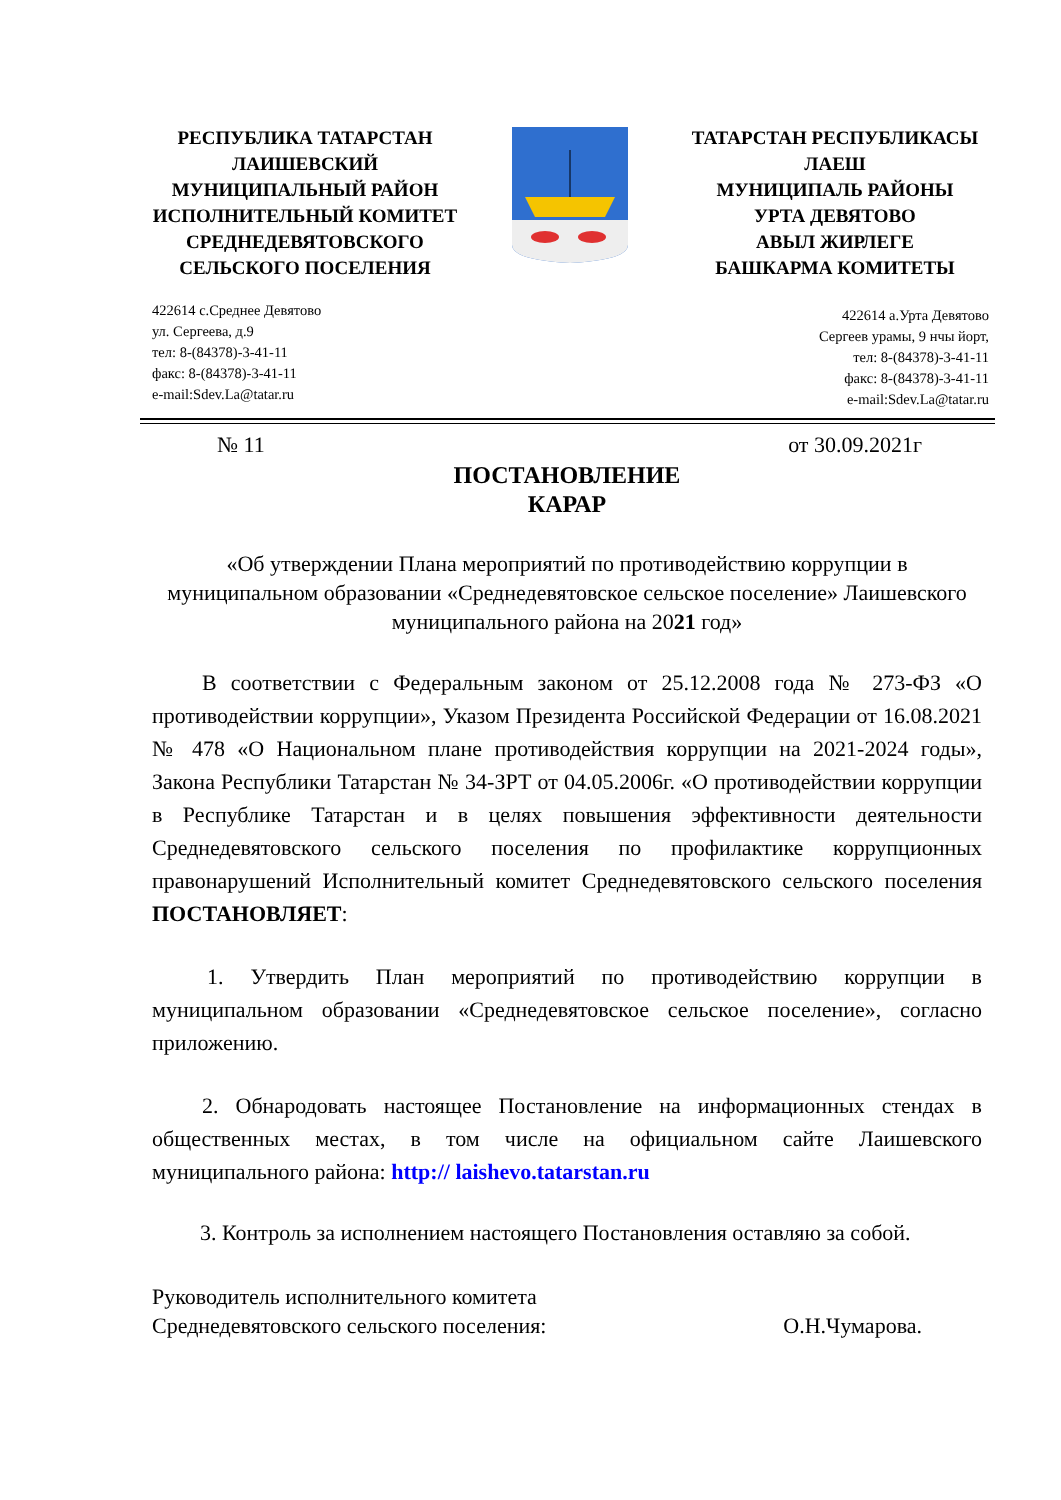РЕСПУБЛИКА ТАТАРСТАН
ЛАИШЕВСКИЙ
МУНИЦИПАЛЬНЫЙ РАЙОН
ИСПОЛНИТЕЛЬНЫЙ КОМИТЕТ
СРЕДНЕДЕВЯТОВСКОГО
СЕЛЬСКОГО ПОСЕЛЕНИЯ
ТАТАРСТАН РЕСПУБЛИКАСЫ
ЛАЕШ
МУНИЦИПАЛЬ РАЙОНЫ
УРТА ДЕВЯТОВО
АВЫЛ ЖИРЛЕГЕ
БАШКАРМА КОМИТЕТЫ
422614 с.Среднее Девятово
ул. Сергеева, д.9
тел: 8-(84378)-3-41-11
факс: 8-(84378)-3-41-11
e-mail:Sdev.La@tatar.ru
422614 а.Урта Девятово
Сергеев урамы, 9 нчы йорт,
тел: 8-(84378)-3-41-11
факс: 8-(84378)-3-41-11
e-mail:Sdev.La@tatar.ru
№ 11 от 30.09.2021г
ПОСТАНОВЛЕНИЕ
КАРАР
«Об утверждении Плана мероприятий по противодействию коррупции в муниципальном образовании «Среднедевятовское сельское поселение» Лаишевского муниципального района на 2021 год»
В соответствии с Федеральным законом от 25.12.2008 года № 273-ФЗ «О противодействии коррупции», Указом Президента Российской Федерации от 16.08.2021 № 478 «О Национальном плане противодействия коррупции на 2021-2024 годы», Закона Республики Татарстан № 34-ЗРТ от 04.05.2006г. «О противодействии коррупции в Республике Татарстан и в целях повышения эффективности деятельности Среднедевятовского сельского поселения по профилактике коррупционных правонарушений Исполнительный комитет Среднедевятовского сельского поселения ПОСТАНОВЛЯЕТ:
1. Утвердить План мероприятий по противодействию коррупции в муниципальном образовании «Среднедевятовское сельское поселение», согласно приложению.
2. Обнародовать настоящее Постановление на информационных стендах в общественных местах, в том числе на официальном сайте Лаишевского муниципального района: http:// laishevo.tatarstan.ru
3. Контроль за исполнением настоящего Постановления оставляю за собой.
Руководитель исполнительного комитета
Среднедевятовского сельского поселения: О.Н.Чумарова.